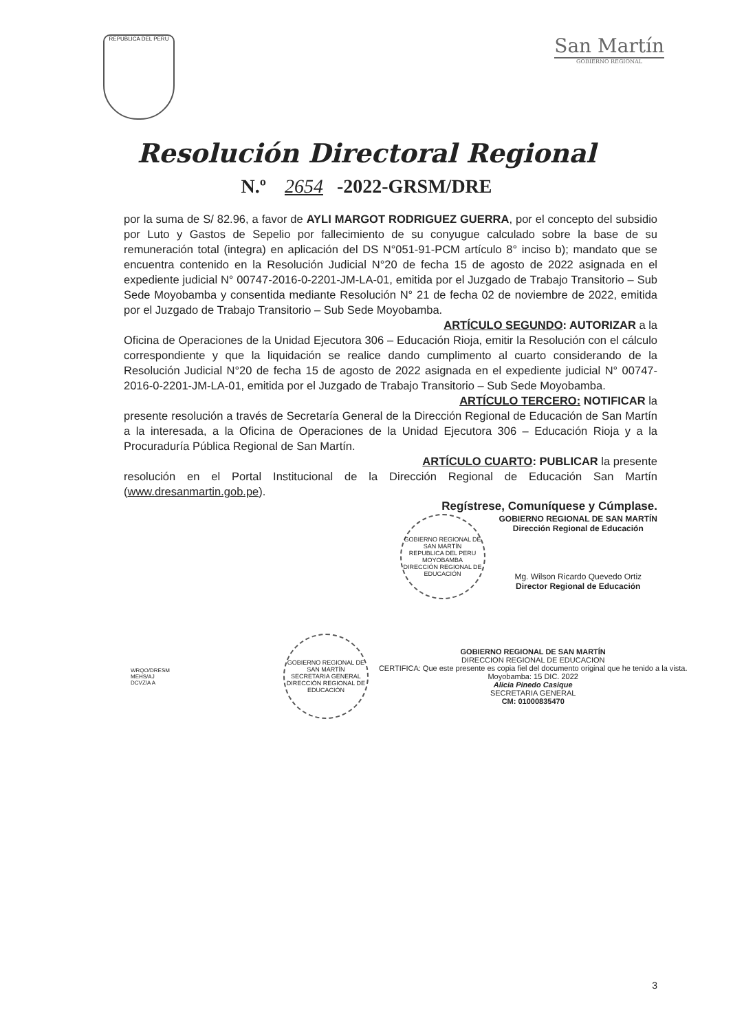REPUBLICA DEL PERU
San Martín
GOBIERNO REGIONAL
Resolución Directoral Regional
N.º 2654 -2022-GRSM/DRE
por la suma de S/ 82.96, a favor de AYLI MARGOT RODRIGUEZ GUERRA, por el concepto del subsidio por Luto y Gastos de Sepelio por fallecimiento de su conyugue calculado sobre la base de su remuneración total (integra) en aplicación del DS N°051-91-PCM artículo 8° inciso b); mandato que se encuentra contenido en la Resolución Judicial N°20 de fecha 15 de agosto de 2022 asignada en el expediente judicial N° 00747-2016-0-2201-JM-LA-01, emitida por el Juzgado de Trabajo Transitorio – Sub Sede Moyobamba y consentida mediante Resolución N° 21 de fecha 02 de noviembre de 2022, emitida por el Juzgado de Trabajo Transitorio – Sub Sede Moyobamba.
ARTÍCULO SEGUNDO: AUTORIZAR a la
Oficina de Operaciones de la Unidad Ejecutora 306 – Educación Rioja, emitir la Resolución con el cálculo correspondiente y que la liquidación se realice dando cumplimento al cuarto considerando de la Resolución Judicial N°20 de fecha 15 de agosto de 2022 asignada en el expediente judicial N° 00747-2016-0-2201-JM-LA-01, emitida por el Juzgado de Trabajo Transitorio – Sub Sede Moyobamba.
ARTÍCULO TERCERO: NOTIFICAR la
presente resolución a través de Secretaría General de la Dirección Regional de Educación de San Martín a la interesada, a la Oficina de Operaciones de la Unidad Ejecutora 306 – Educación Rioja y a la Procuraduría Pública Regional de San Martín.
ARTÍCULO CUARTO: PUBLICAR la presente
resolución en el Portal Institucional de la Dirección Regional de Educación San Martín (www.dresanmartin.gob.pe).
Regístrese, Comuníquese y Cúmplase.
GOBIERNO REGIONAL DE SAN MARTÍN
REPUBLICA DEL PERU
MOYOBAMBA
DIRECCIÓN REGIONAL DE EDUCACIÓN
GOBIERNO REGIONAL DE SAN MARTÍN
Dirección Regional de Educación
Mg. Wilson Ricardo Quevedo Ortiz
Director Regional de Educación
WRQO/DRESM
MEHS/AJ
DCVZ/A A
GOBIERNO REGIONAL DE SAN MARTÍN
SECRETARIA GENERAL
DIRECCIÓN REGIONAL DE EDUCACIÓN
GOBIERNO REGIONAL DE SAN MARTÍN
DIRECCION REGIONAL DE EDUCACION
CERTIFICA: Que este presente es copia fiel del documento original que he tenido a la vista.
Moyobamba: 15 DIC. 2022
Alicia Pinedo Casique
SECRETARIA GENERAL
CM: 01000835470
3